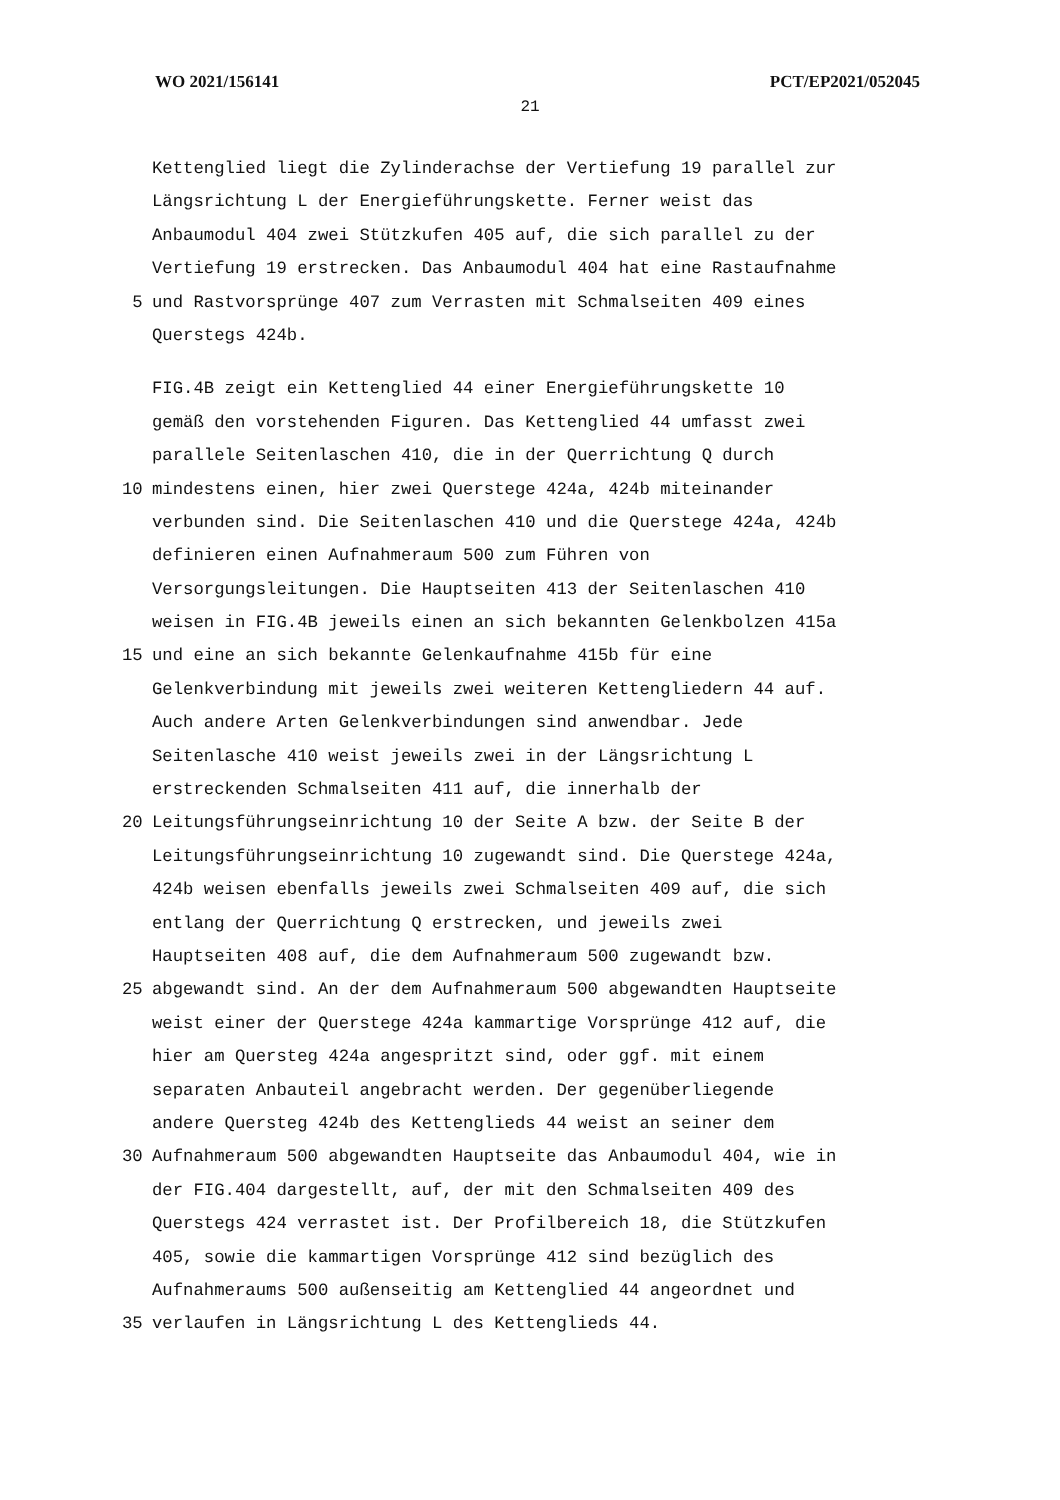WO 2021/156141 PCT/EP2021/052045
21
Kettenglied liegt die Zylinderachse der Vertiefung 19 parallel zur
Längsrichtung L der Energieführungskette. Ferner weist das
Anbaumodul 404 zwei Stützkufen 405 auf, die sich parallel zu der
Vertiefung 19 erstrecken. Das Anbaumodul 404 hat eine Rastaufnahme
5
und Rastvorsprünge 407 zum Verrasten mit Schmalseiten 409 eines
Querstegs 424b.
FIG.4B zeigt ein Kettenglied 44 einer Energieführungskette 10
gemäß den vorstehenden Figuren. Das Kettenglied 44 umfasst zwei
parallele Seitenlaschen 410, die in der Querrichtung Q durch
10
mindestens einen, hier zwei Querstege 424a, 424b miteinander
verbunden sind. Die Seitenlaschen 410 und die Querstege 424a, 424b
definieren einen Aufnahmeraum 500 zum Führen von
Versorgungsleitungen. Die Hauptseiten 413 der Seitenlaschen 410
weisen in FIG.4B jeweils einen an sich bekannten Gelenkbolzen 415a
15
und eine an sich bekannte Gelenkaufnahme 415b für eine
Gelenkverbindung mit jeweils zwei weiteren Kettengliedern 44 auf.
Auch andere Arten Gelenkverbindungen sind anwendbar. Jede
Seitenlasche 410 weist jeweils zwei in der Längsrichtung L
erstreckenden Schmalseiten 411 auf, die innerhalb der
20
Leitungsführungseinrichtung 10 der Seite A bzw. der Seite B der
Leitungsführungseinrichtung 10 zugewandt sind. Die Querstege 424a,
424b weisen ebenfalls jeweils zwei Schmalseiten 409 auf, die sich
entlang der Querrichtung Q erstrecken, und jeweils zwei
Hauptseiten 408 auf, die dem Aufnahmeraum 500 zugewandt bzw.
25
abgewandt sind. An der dem Aufnahmeraum 500 abgewandten Hauptseite
weist einer der Querstege 424a kammartige Vorsprünge 412 auf, die
hier am Quersteg 424a angespritzt sind, oder ggf. mit einem
separaten Anbauteil angebracht werden. Der gegenüberliegende
andere Quersteg 424b des Kettenglieds 44 weist an seiner dem
30
Aufnahmeraum 500 abgewandten Hauptseite das Anbaumodul 404, wie in
der FIG.404 dargestellt, auf, der mit den Schmalseiten 409 des
Querstegs 424 verrastet ist. Der Profilbereich 18, die Stützkufen
405, sowie die kammartigen Vorsprünge 412 sind bezüglich des
Aufnahmeraums 500 außenseitig am Kettenglied 44 angeordnet und
35
verlaufen in Längsrichtung L des Kettenglieds 44.